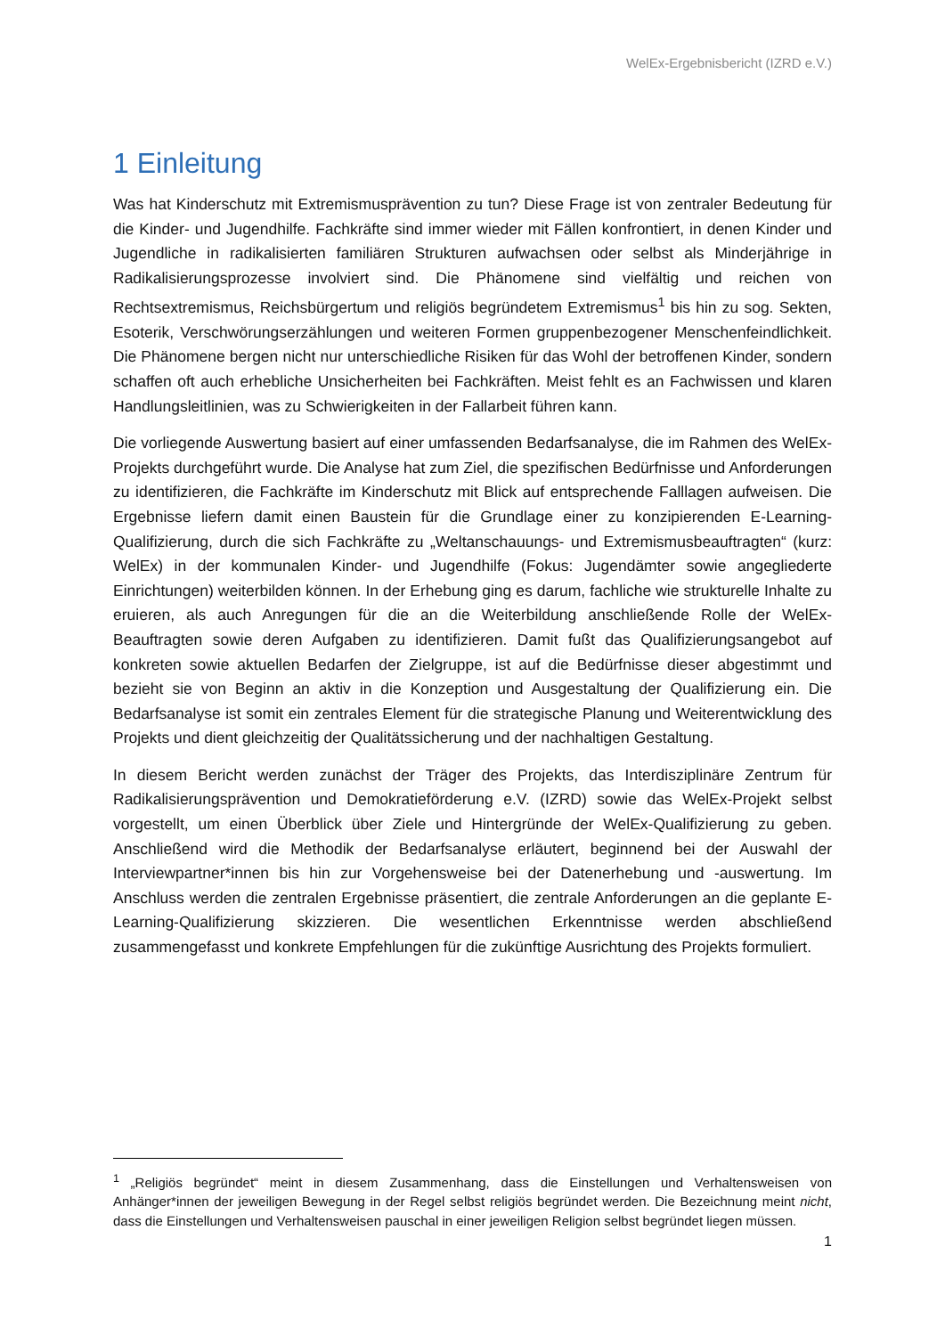WelEx-Ergebnisbericht (IZRD e.V.)
1 Einleitung
Was hat Kinderschutz mit Extremismusprävention zu tun? Diese Frage ist von zentraler Bedeutung für die Kinder- und Jugendhilfe. Fachkräfte sind immer wieder mit Fällen konfrontiert, in denen Kinder und Jugendliche in radikalisierten familiären Strukturen aufwachsen oder selbst als Minderjährige in Radikalisierungsprozesse involviert sind. Die Phänomene sind vielfältig und reichen von Rechtsextremismus, Reichsbürgertum und religiös begründetem Extremismus<sup>1</sup> bis hin zu sog. Sekten, Esoterik, Verschwörungserzählungen und weiteren Formen gruppenbezogener Menschenfeindlichkeit. Die Phänomene bergen nicht nur unterschiedliche Risiken für das Wohl der betroffenen Kinder, sondern schaffen oft auch erhebliche Unsicherheiten bei Fachkräften. Meist fehlt es an Fachwissen und klaren Handlungsleitlinien, was zu Schwierigkeiten in der Fallarbeit führen kann.
Die vorliegende Auswertung basiert auf einer umfassenden Bedarfsanalyse, die im Rahmen des WelEx-Projekts durchgeführt wurde. Die Analyse hat zum Ziel, die spezifischen Bedürfnisse und Anforderungen zu identifizieren, die Fachkräfte im Kinderschutz mit Blick auf entsprechende Falllagen aufweisen. Die Ergebnisse liefern damit einen Baustein für die Grundlage einer zu konzipierenden E-Learning-Qualifizierung, durch die sich Fachkräfte zu „Weltanschauungs- und Extremismusbeauftragten“ (kurz: WelEx) in der kommunalen Kinder- und Jugendhilfe (Fokus: Jugendämter sowie angegliederte Einrichtungen) weiterbilden können. In der Erhebung ging es darum, fachliche wie strukturelle Inhalte zu eruieren, als auch Anregungen für die an die Weiterbildung anschließende Rolle der WelEx-Beauftragten sowie deren Aufgaben zu identifizieren. Damit fußt das Qualifizierungsangebot auf konkreten sowie aktuellen Bedarfen der Zielgruppe, ist auf die Bedürfnisse dieser abgestimmt und bezieht sie von Beginn an aktiv in die Konzeption und Ausgestaltung der Qualifizierung ein. Die Bedarfsanalyse ist somit ein zentrales Element für die strategische Planung und Weiterentwicklung des Projekts und dient gleichzeitig der Qualitätssicherung und der nachhaltigen Gestaltung.
In diesem Bericht werden zunächst der Träger des Projekts, das Interdisziplinäre Zentrum für Radikalisierungsprävention und Demokratieförderung e.V. (IZRD) sowie das WelEx-Projekt selbst vorgestellt, um einen Überblick über Ziele und Hintergründe der WelEx-Qualifizierung zu geben. Anschließend wird die Methodik der Bedarfsanalyse erläutert, beginnend bei der Auswahl der Interviewpartner*innen bis hin zur Vorgehensweise bei der Datenerhebung und -auswertung. Im Anschluss werden die zentralen Ergebnisse präsentiert, die zentrale Anforderungen an die geplante E-Learning-Qualifizierung skizzieren. Die wesentlichen Erkenntnisse werden abschließend zusammengefasst und konkrete Empfehlungen für die zukünftige Ausrichtung des Projekts formuliert.
<sup>1</sup> „Religiös begründet“ meint in diesem Zusammenhang, dass die Einstellungen und Verhaltensweisen von Anhänger*innen der jeweiligen Bewegung in der Regel selbst religiös begründet werden. Die Bezeichnung meint nicht, dass die Einstellungen und Verhaltensweisen pauschal in einer jeweiligen Religion selbst begründet liegen müssen.
1